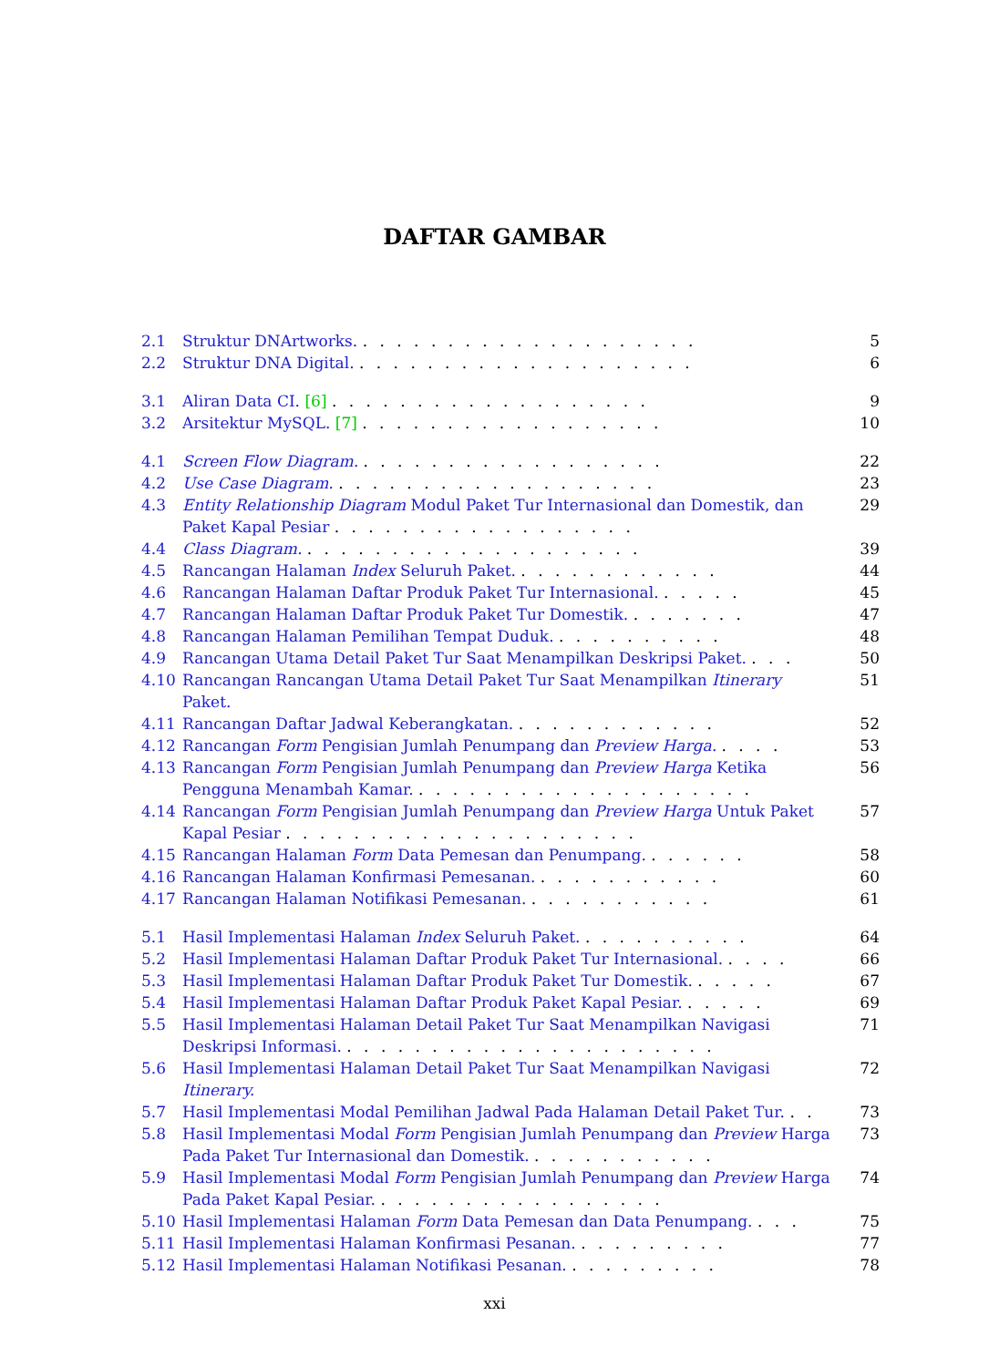DAFTAR GAMBAR
2.1 Struktur DNArtworks. . . . . . . . . . . . . . . . . . . . . 5
2.2 Struktur DNA Digital. . . . . . . . . . . . . . . . . . . . . 6
3.1 Aliran Data CI. [6] . . . . . . . . . . . . . . . . . . . 9
3.2 Arsitektur MySQL. [7] . . . . . . . . . . . . . . . . . . 10
4.1 Screen Flow Diagram. . . . . . . . . . . . . . . . . . . 22
4.2 Use Case Diagram. . . . . . . . . . . . . . . . . . . . 23
4.3 Entity Relationship Diagram Modul Paket Tur Internasional dan Domestik, dan Paket Kapal Pesiar . . . . . . . . . . . . . . . . . . 29
4.4 Class Diagram. . . . . . . . . . . . . . . . . . . . . 39
4.5 Rancangan Halaman Index Seluruh Paket. . . . . . . . . . . . . 44
4.6 Rancangan Halaman Daftar Produk Paket Tur Internasional. . . . . . 45
4.7 Rancangan Halaman Daftar Produk Paket Tur Domestik. . . . . . . . 47
4.8 Rancangan Halaman Pemilihan Tempat Duduk. . . . . . . . . . . 48
4.9 Rancangan Utama Detail Paket Tur Saat Menampilkan Deskripsi Paket. . . . 50
4.10 Rancangan Rancangan Utama Detail Paket Tur Saat Menampilkan Itinerary Paket. 51
4.11 Rancangan Daftar Jadwal Keberangkatan. . . . . . . . . . . . . 52
4.12 Rancangan Form Pengisian Jumlah Penumpang dan Preview Harga. . . . . 53
4.13 Rancangan Form Pengisian Jumlah Penumpang dan Preview Harga Ketika Pengguna Menambah Kamar. . . . . . . . . . . . . . . . . . . . . 56
4.14 Rancangan Form Pengisian Jumlah Penumpang dan Preview Harga Untuk Paket Kapal Pesiar . . . . . . . . . . . . . . . . . . . . . 57
4.15 Rancangan Halaman Form Data Pemesan dan Penumpang. . . . . . . 58
4.16 Rancangan Halaman Konfirmasi Pemesanan. . . . . . . . . . . . 60
4.17 Rancangan Halaman Notifikasi Pemesanan. . . . . . . . . . . . 61
5.1 Hasil Implementasi Halaman Index Seluruh Paket. . . . . . . . . . . 64
5.2 Hasil Implementasi Halaman Daftar Produk Paket Tur Internasional. . . . . 66
5.3 Hasil Implementasi Halaman Daftar Produk Paket Tur Domestik. . . . . . 67
5.4 Hasil Implementasi Halaman Daftar Produk Paket Kapal Pesiar. . . . . . 69
5.5 Hasil Implementasi Halaman Detail Paket Tur Saat Menampilkan Navigasi Deskripsi Informasi. . . . . . . . . . . . . . . . . . . . . . . 71
5.6 Hasil Implementasi Halaman Detail Paket Tur Saat Menampilkan Navigasi Itinerary. 72
5.7 Hasil Implementasi Modal Pemilihan Jadwal Pada Halaman Detail Paket Tur. . . 73
5.8 Hasil Implementasi Modal Form Pengisian Jumlah Penumpang dan Preview Harga Pada Paket Tur Internasional dan Domestik. . . . . . . . . . . . 73
5.9 Hasil Implementasi Modal Form Pengisian Jumlah Penumpang dan Preview Harga Pada Paket Kapal Pesiar. . . . . . . . . . . . . . . . . . 74
5.10 Hasil Implementasi Halaman Form Data Pemesan dan Data Penumpang. . . . 75
5.11 Hasil Implementasi Halaman Konfirmasi Pesanan. . . . . . . . . . 77
5.12 Hasil Implementasi Halaman Notifikasi Pesanan. . . . . . . . . . 78
xxi